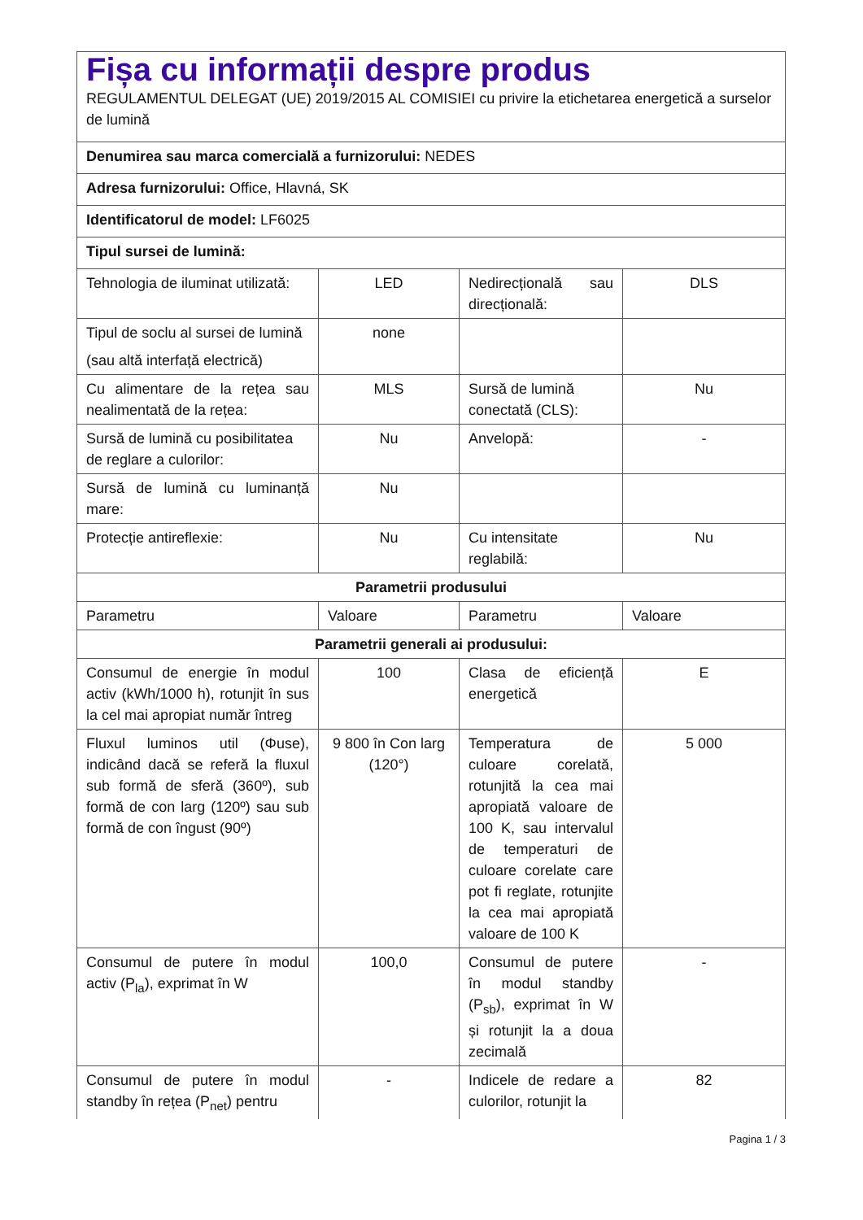| Fișa cu informații despre produs REGULAMENTUL DELEGAT (UE) 2019/2015 AL COMISIEI cu privire la etichetarea energetică a surselor de lumină | | | |
| Denumirea sau marca comercială a furnizorului: NEDES | | | |
| Adresa furnizorului: Office, Hlavná, SK | | | |
| Identificatorul de model: LF6025 | | | |
| Tipul sursei de lumină: | | | |
| Tehnologia de iluminat utilizată: | LED | Nedirecțională sau direcțională: | DLS |
| Tipul de soclu al sursei de lumină (sau altă interfață electrică) | none | | |
| Cu alimentare de la rețea sau nealimentată de la rețea: | MLS | Sursă de lumină conectată (CLS): | Nu |
| Sursă de lumină cu posibilitatea de reglare a culorilor: | Nu | Anvelopă: | - |
| Sursă de lumină cu luminanță mare: | Nu | | |
| Protecție antireflexie: | Nu | Cu intensitate reglabilă: | Nu |
| Parametrii produsului | | | |
| Parametru | Valoare | Parametru | Valoare |
| Parametrii generali ai produsului: | | | |
| Consumul de energie în modul activ (kWh/1000 h), rotunjit în sus la cel mai apropiat număr întreg | 100 | Clasa de eficiență energetică | E |
| Fluxul luminos util (Φuse), indicând dacă se referă la fluxul sub formă de sferă (360º), sub formă de con larg (120º) sau sub formă de con îngust (90º) | 9 800 în Con larg (120°) | Temperatura de culoare corelată, rotunjită la cea mai apropiată valoare de 100 K, sau intervalul de temperaturi de culoare corelate care pot fi reglate, rotunjite la cea mai apropiată valoare de 100 K | 5 000 |
| Consumul de putere în modul activ (P<sub>la</sub>), exprimat în W | 100,0 | Consumul de putere în modul standby (P<sub>sb</sub>), exprimat în W și rotunjit la a doua zecimală | - |
| Consumul de putere în modul standby în rețea (P<sub>net</sub>) pentru | - | Indicele de redare a culorilor, rotunjit la | 82 |
Pagina 1 / 3